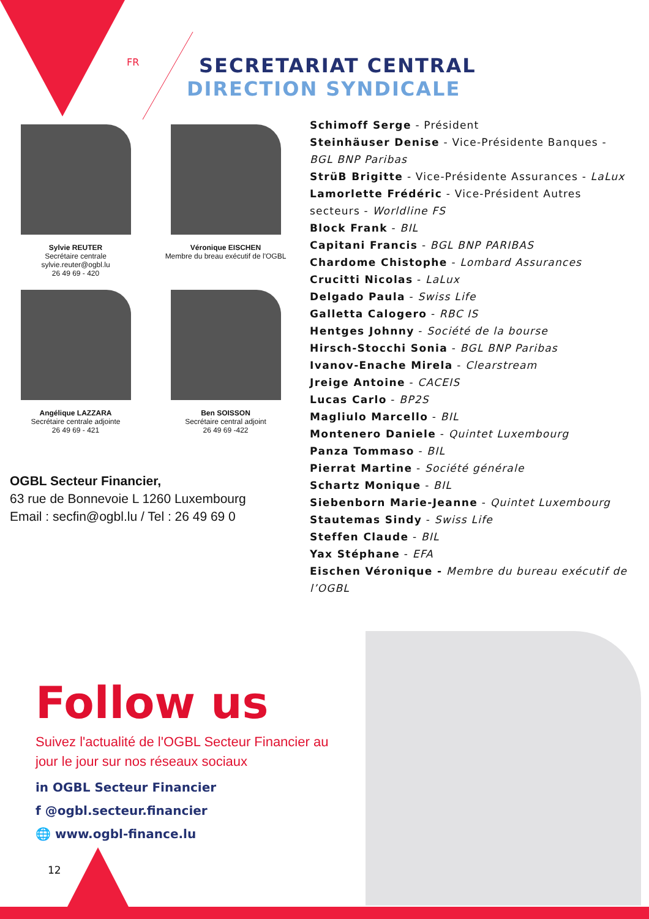FR
SECRETARIAT CENTRAL
DIRECTION SYNDICALE
Sylvie REUTER
Secrétaire centrale
sylvie.reuter@ogbl.lu
26 49 69 - 420
Véronique EISCHEN
Membre du breau exécutif de l'OGBL
Angélique LAZZARA
Secrétaire centrale adjointe
26 49 69 - 421
Ben SOISSON
Secrétaire central adjoint
26 49 69 -422
Schimoff Serge - Président
Steinhäuser Denise - Vice-Présidente Banques - BGL BNP Paribas
StrüB Brigitte - Vice-Présidente Assurances - LaLux
Lamorlette Frédéric - Vice-Président Autres secteurs - Worldline FS
Block Frank - BIL
Capitani Francis - BGL BNP PARIBAS
Chardome Chistophe - Lombard Assurances
Crucitti Nicolas - LaLux
Delgado Paula - Swiss Life
Galletta Calogero - RBC IS
Hentges Johnny - Société de la bourse
Hirsch-Stocchi Sonia - BGL BNP Paribas
Ivanov-Enache Mirela - Clearstream
Jreige Antoine - CACEIS
Lucas Carlo - BP2S
Magliulo Marcello - BIL
Montenero Daniele - Quintet Luxembourg
Panza Tommaso - BIL
Pierrat Martine - Société générale
Schartz Monique - BIL
Siebenborn Marie-Jeanne - Quintet Luxembourg
Stautemas Sindy - Swiss Life
Steffen Claude - BIL
Yax Stéphane - EFA
Eischen Véronique - Membre du bureau exécutif de l’OGBL
OGBL Secteur Financier,
63 rue de Bonnevoie L 1260 Luxembourg
Email : secfin@ogbl.lu / Tel : 26 49 69 0
Follow us
Suivez l'actualité de l'OGBL Secteur Financier au jour le jour sur nos réseaux sociaux
in OGBL Secteur Financier
f @ogbl.secteur.financier
🌐 www.ogbl-finance.lu
12